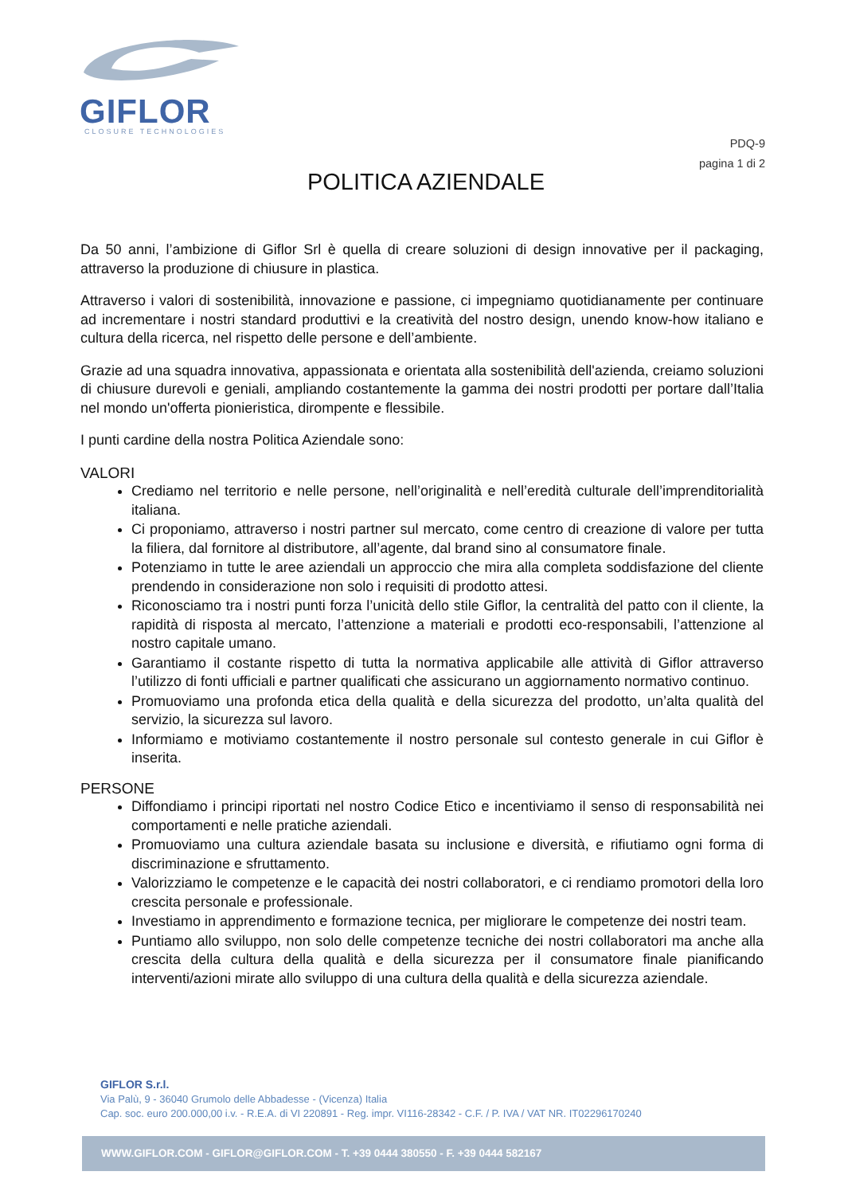GIFLOR
CLOSURE TECHNOLOGIES
PDQ-9
pagina 1 di 2
POLITICA AZIENDALE
Da 50 anni, l’ambizione di Giflor Srl è quella di creare soluzioni di design innovative per il packaging, attraverso la produzione di chiusure in plastica.
Attraverso i valori di sostenibilità, innovazione e passione, ci impegniamo quotidianamente per continuare ad incrementare i nostri standard produttivi e la creatività del nostro design, unendo know-how italiano e cultura della ricerca, nel rispetto delle persone e dell’ambiente.
Grazie ad una squadra innovativa, appassionata e orientata alla sostenibilità dell'azienda, creiamo soluzioni di chiusure durevoli e geniali, ampliando costantemente la gamma dei nostri prodotti per portare dall’Italia nel mondo un'offerta pionieristica, dirompente e flessibile.
I punti cardine della nostra Politica Aziendale sono:
VALORI
Crediamo nel territorio e nelle persone, nell’originalità e nell’eredità culturale dell’imprenditorialità italiana.
Ci proponiamo, attraverso i nostri partner sul mercato, come centro di creazione di valore per tutta la filiera, dal fornitore al distributore, all’agente, dal brand sino al consumatore finale.
Potenziamo in tutte le aree aziendali un approccio che mira alla completa soddisfazione del cliente prendendo in considerazione non solo i requisiti di prodotto attesi.
Riconosciamo tra i nostri punti forza l’unicità dello stile Giflor, la centralità del patto con il cliente, la rapidità di risposta al mercato, l’attenzione a materiali e prodotti eco-responsabili, l’attenzione al nostro capitale umano.
Garantiamo il costante rispetto di tutta la normativa applicabile alle attività di Giflor attraverso l’utilizzo di fonti ufficiali e partner qualificati che assicurano un aggiornamento normativo continuo.
Promuoviamo una profonda etica della qualità e della sicurezza del prodotto, un’alta qualità del servizio, la sicurezza sul lavoro.
Informiamo e motiviamo costantemente il nostro personale sul contesto generale in cui Giflor è inserita.
PERSONE
Diffondiamo i principi riportati nel nostro Codice Etico e incentiviamo il senso di responsabilità nei comportamenti e nelle pratiche aziendali.
Promuoviamo una cultura aziendale basata su inclusione e diversità, e rifiutiamo ogni forma di discriminazione e sfruttamento.
Valorizziamo le competenze e le capacità dei nostri collaboratori, e ci rendiamo promotori della loro crescita personale e professionale.
Investiamo in apprendimento e formazione tecnica, per migliorare le competenze dei nostri team.
Puntiamo allo sviluppo, non solo delle competenze tecniche dei nostri collaboratori ma anche alla crescita della cultura della qualità e della sicurezza per il consumatore finale pianificando interventi/azioni mirate allo sviluppo di una cultura della qualità e della sicurezza aziendale.
GIFLOR S.r.l.
Via Palù, 9 - 36040 Grumolo delle Abbadesse - (Vicenza) Italia
Cap. soc. euro 200.000,00 i.v. - R.E.A. di VI 220891 - Reg. impr. VI116-28342 - C.F. / P. IVA / VAT NR. IT02296170240
WWW.GIFLOR.COM - GIFLOR@GIFLOR.COM - T. +39 0444 380550 - F. +39 0444 582167